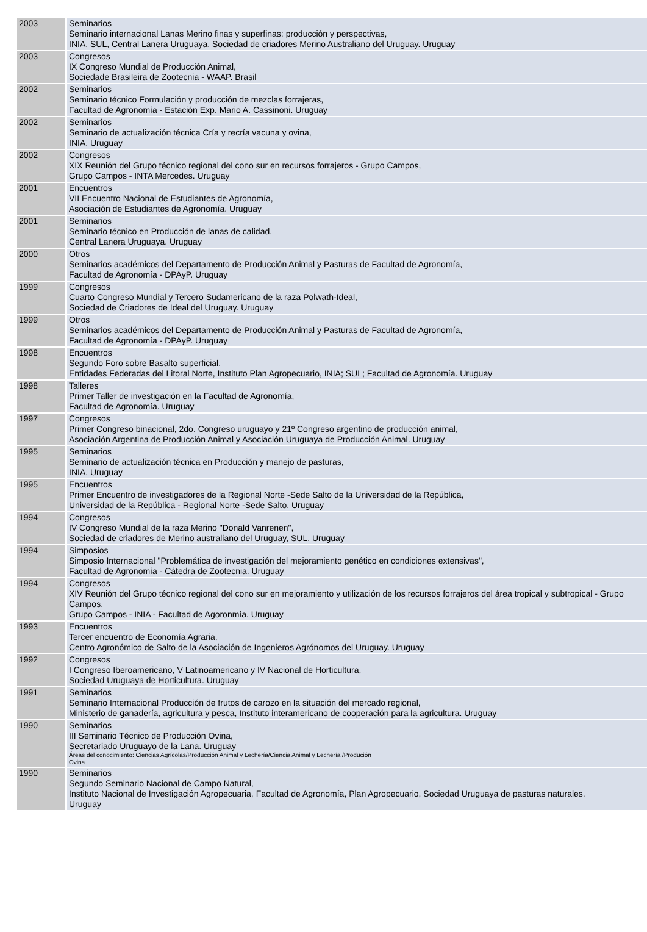| 2003 | Seminarios Seminario internacional Lanas Merino finas y superfinas: producción y perspectivas, INIA, SUL, Central Lanera Uruguaya, Sociedad de criadores Merino Australiano del Uruguay. Uruguay |
| 2003 | Congresos IX Congreso Mundial de Producción Animal, Sociedade Brasileira de Zootecnia - WAAP. Brasil |
| 2002 | Seminarios Seminario técnico Formulación y producción de mezclas forrajeras, Facultad de Agronomía - Estación Exp. Mario A. Cassinoni. Uruguay |
| 2002 | Seminarios Seminario de actualización técnica Cría y recría vacuna y ovina, INIA. Uruguay |
| 2002 | Congresos XIX Reunión del Grupo técnico regional del cono sur en recursos forrajeros - Grupo Campos, Grupo Campos - INTA Mercedes. Uruguay |
| 2001 | Encuentros VII Encuentro Nacional de Estudiantes de Agronomía, Asociación de Estudiantes de Agronomía. Uruguay |
| 2001 | Seminarios Seminario técnico en Producción de lanas de calidad, Central Lanera Uruguaya. Uruguay |
| 2000 | Otros Seminarios académicos del Departamento de Producción Animal y Pasturas de Facultad de Agronomía, Facultad de Agronomía - DPAyP. Uruguay |
| 1999 | Congresos Cuarto Congreso Mundial y Tercero Sudamericano de la raza Polwath-Ideal, Sociedad de Criadores de Ideal del Uruguay. Uruguay |
| 1999 | Otros Seminarios académicos del Departamento de Producción Animal y Pasturas de Facultad de Agronomía, Facultad de Agronomía - DPAyP. Uruguay |
| 1998 | Encuentros Segundo Foro sobre Basalto superficial, Entidades Federadas del Litoral Norte, Instituto Plan Agropecuario, INIA; SUL; Facultad de Agronomía. Uruguay |
| 1998 | Talleres Primer Taller de investigación en la Facultad de Agronomía, Facultad de Agronomía. Uruguay |
| 1997 | Congresos Primer Congreso binacional, 2do. Congreso uruguayo y 21º Congreso argentino de producción animal, Asociación Argentina de Producción Animal y Asociación Uruguaya de Producción Animal. Uruguay |
| 1995 | Seminarios Seminario de actualización técnica en Producción y manejo de pasturas, INIA. Uruguay |
| 1995 | Encuentros Primer Encuentro de investigadores de la Regional Norte -Sede Salto de la Universidad de la República, Universidad de la República - Regional Norte -Sede Salto. Uruguay |
| 1994 | Congresos IV Congreso Mundial de la raza Merino "Donald Vanrenen", Sociedad de criadores de Merino australiano del Uruguay, SUL. Uruguay |
| 1994 | Simposios Simposio Internacional "Problemática de investigación del mejoramiento genético en condiciones extensivas", Facultad de Agronomía - Cátedra de Zootecnia. Uruguay |
| 1994 | Congresos XIV Reunión del Grupo técnico regional del cono sur en mejoramiento y utilización de los recursos forrajeros del área tropical y subtropical - Grupo Campos, Grupo Campos - INIA - Facultad de Agoronmía. Uruguay |
| 1993 | Encuentros Tercer encuentro de Economía Agraria, Centro Agronómico de Salto de la Asociación de Ingenieros Agrónomos del Uruguay. Uruguay |
| 1992 | Congresos I Congreso Iberoamericano, V Latinoamericano y IV Nacional de Horticultura, Sociedad Uruguaya de Horticultura. Uruguay |
| 1991 | Seminarios Seminario Internacional Producción de frutos de carozo en la situación del mercado regional, Ministerio de ganadería, agricultura y pesca, Instituto interamericano de cooperación para la agricultura. Uruguay |
| 1990 | Seminarios III Seminario Técnico de Producción Ovina, Secretariado Uruguayo de la Lana. Uruguay Áreas del conocimiento: Ciencias Agrícolas/Producción Animal y Lechería/Ciencia Animal y Lechería /Produción Ovina. |
| 1990 | Seminarios Segundo Seminario Nacional de Campo Natural, Instituto Nacional de Investigación Agropecuaria, Facultad de Agronomía, Plan Agropecuario, Sociedad Uruguaya de pasturas naturales. Uruguay |